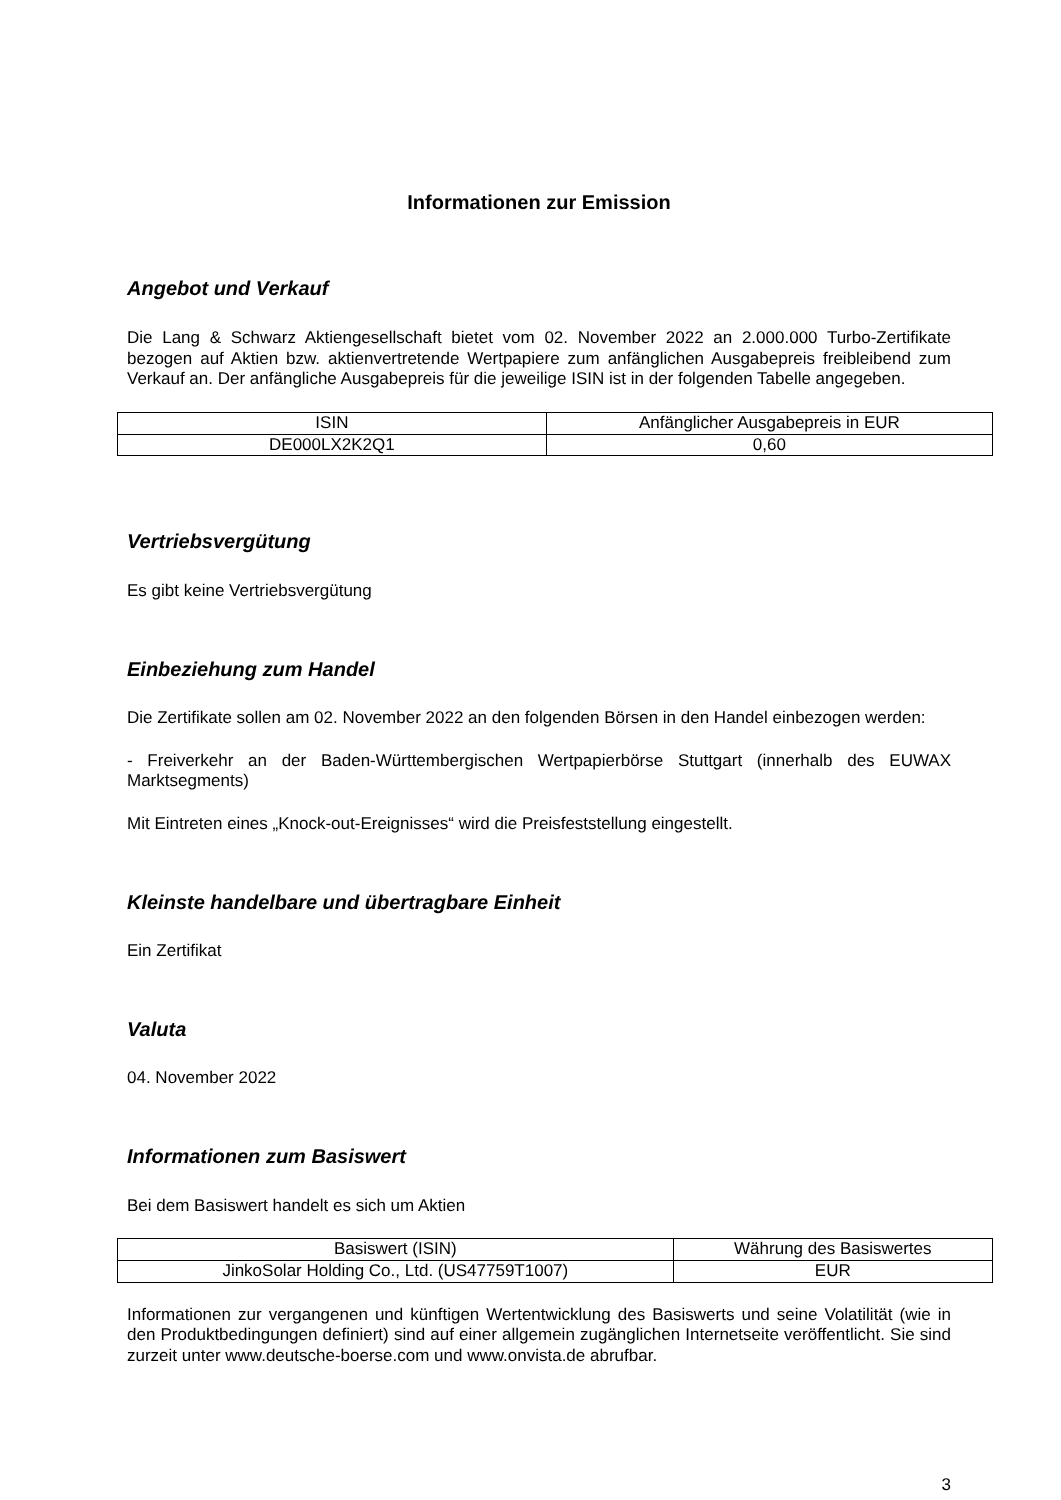Informationen zur Emission
Angebot und Verkauf
Die Lang & Schwarz Aktiengesellschaft bietet vom 02. November 2022 an 2.000.000 Turbo-Zertifikate bezogen auf Aktien bzw. aktienvertretende Wertpapiere zum anfänglichen Ausgabepreis freibleibend zum Verkauf an. Der anfängliche Ausgabepreis für die jeweilige ISIN ist in der folgenden Tabelle angegeben.
| ISIN | Anfänglicher Ausgabepreis in EUR |
| DE000LX2K2Q1 | 0,60 |
Vertriebsvergütung
Es gibt keine Vertriebsvergütung
Einbeziehung zum Handel
Die Zertifikate sollen am 02. November 2022 an den folgenden Börsen in den Handel einbezogen werden:
- Freiverkehr an der Baden-Württembergischen Wertpapierbörse Stuttgart (innerhalb des EUWAX Marktsegments)
Mit Eintreten eines „Knock-out-Ereignisses“ wird die Preisfeststellung eingestellt.
Kleinste handelbare und übertragbare Einheit
Ein Zertifikat
Valuta
04. November 2022
Informationen zum Basiswert
Bei dem Basiswert handelt es sich um Aktien
| Basiswert (ISIN) | Währung des Basiswertes |
| JinkoSolar Holding Co., Ltd. (US47759T1007) | EUR |
Informationen zur vergangenen und künftigen Wertentwicklung des Basiswerts und seine Volatilität (wie in den Produktbedingungen definiert) sind auf einer allgemein zugänglichen Internetseite veröffentlicht. Sie sind zurzeit unter www.deutsche-boerse.com und www.onvista.de abrufbar.
3